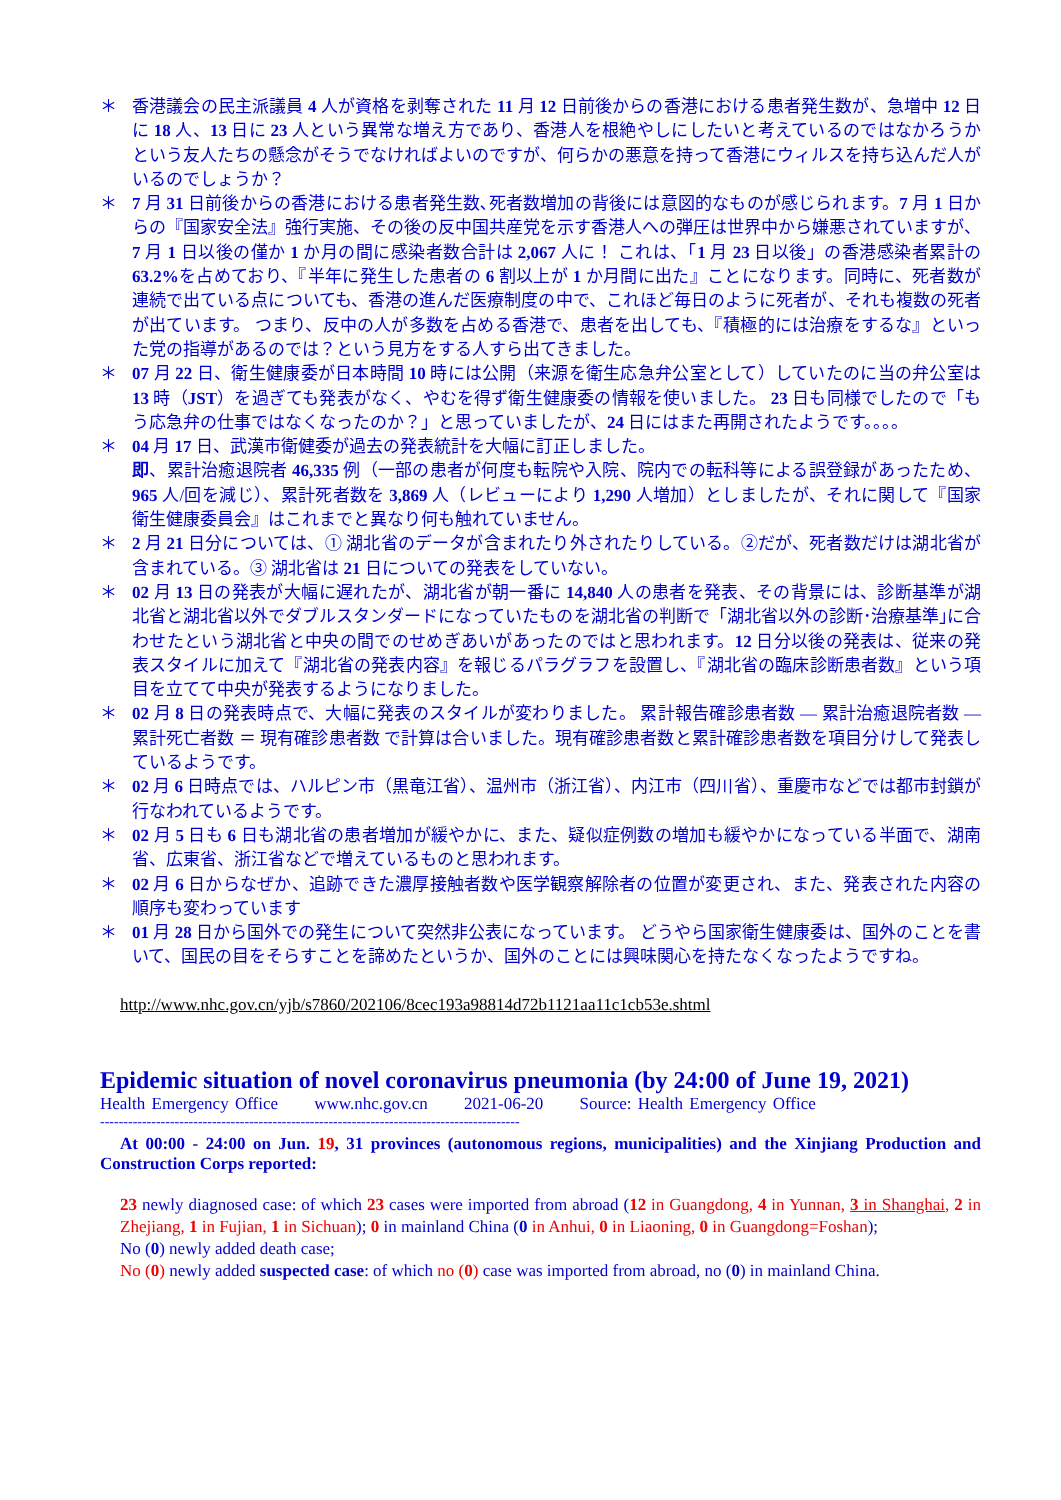＊ 香港議会の民主派議員 4 人が資格を剥奪された 11 月 12 日前後からの香港における患者発生数が、急増中 12 日に 18 人、13 日に 23 人という異常な増え方であり、香港人を根絶やしにしたいと考えているのではなかろうかという友人たちの懸念がそうでなければよいのですが、何らかの悪意を持って香港にウィルスを持ち込んだ人がいるのでしょうか？
＊ 7 月 31 日前後からの香港における患者発生数､死者数増加の背後には意図的なものが感じられます。7 月 1 日からの『国家安全法』強行実施、その後の反中国共産党を示す香港人への弾圧は世界中から嫌悪されていますが、7 月 1 日以後の僅か 1 か月の間に感染者数合計は 2,067 人に！ これは、「1 月 23 日以後」の香港感染者累計の 63.2% を占めており、『半年に発生した患者の 6 割以上が 1 か月間に出た』ことになります。同時に、死者数が連続で出ている点についても、香港の進んだ医療制度の中で、これほど毎日のように死者が、それも複数の死者が出ています。 つまり、反中の人が多数を占める香港で、患者を出しても、『積極的には治療をするな』といった党の指導があるのでは？という見方をする人すら出てきました。
＊ 07 月 22 日、衛生健康委が日本時間 10 時には公開（来源を衛生応急弁公室として）していたのに当の弁公室は 13 時（JST）を過ぎても発表がなく、やむを得ず衛生健康委の情報を使いました。 23 日も同様でしたので「もう応急弁の仕事ではなくなったのか？」と思っていましたが、24 日にはまた再開されたようです。。。。
＊ 04 月 17 日、武漢市衛健委が過去の発表統計を大幅に訂正しました。
即、累計治癒退院者 46,335 例（一部の患者が何度も転院や入院、院内での転科等による誤登録があったため、965 人/回を減じ）、累計死者数を 3,869 人（レビューにより 1,290 人増加）としましたが、それに関して『国家衛生健康委員会』はこれまでと異なり何も触れていません。
＊ 2 月 21 日分については、① 湖北省のデータが含まれたり外されたりしている。②だが、死者数だけは湖北省が含まれている。③ 湖北省は 21 日についての発表をしていない。
＊ 02 月 13 日の発表が大幅に遅れたが、湖北省が朝一番に 14,840 人の患者を発表、その背景には、診断基準が湖北省と湖北省以外でダブルスタンダードになっていたものを湖北省の判断で「湖北省以外の診断･治療基準｣に合わせたという湖北省と中央の間でのせめぎあいがあったのではと思われます。12 日分以後の発表は、従来の発表スタイルに加えて『湖北省の発表内容』を報じるパラグラフを設置し、『湖北省の臨床診断患者数』という項目を立てて中央が発表するようになりました。
＊ 02 月 8 日の発表時点で、大幅に発表のスタイルが変わりました。 累計報告確診患者数 ― 累計治癒退院者数 ― 累計死亡者数 ＝ 現有確診患者数 で計算は合いました。現有確診患者数と累計確診患者数を項目分けして発表しているようです。
＊ 02 月 6 日時点では、ハルピン市（黒竜江省）、温州市（浙江省）、内江市（四川省）、重慶市などでは都市封鎖が行なわれているようです。
＊ 02 月 5 日も 6 日も湖北省の患者増加が緩やかに、また、疑似症例数の増加も緩やかになっている半面で、湖南省、広東省、浙江省などで増えているものと思われます。
＊ 02 月 6 日からなぜか、追跡できた濃厚接触者数や医学観察解除者の位置が変更され、また、発表された内容の順序も変わっています
＊ 01 月 28 日から国外での発生について突然非公表になっています。 どうやら国家衛生健康委は、国外のことを書いて、国民の目をそらすことを諦めたというか、国外のことには興味関心を持たなくなったようですね。
http://www.nhc.gov.cn/yjb/s7860/202106/8cec193a98814d72b1121aa11c1cb53e.shtml
Epidemic situation of novel coronavirus pneumonia (by 24:00 of June 19, 2021)
Health Emergency Office www.nhc.gov.cn 2021-06-20 Source: Health Emergency Office
------------------------------------------------------------------------------------------
At 00:00 - 24:00 on Jun. 19, 31 provinces (autonomous regions, municipalities) and the Xinjiang Production and Construction Corps reported:
23 newly diagnosed case: of which 23 cases were imported from abroad (12 in Guangdong, 4 in Yunnan, 3 in Shanghai, 2 in Zhejiang, 1 in Fujian, 1 in Sichuan); 0 in mainland China (0 in Anhui, 0 in Liaoning, 0 in Guangdong=Foshan);
No (0) newly added death case;
No (0) newly added suspected case: of which no (0) case was imported from abroad, no (0) in mainland China.